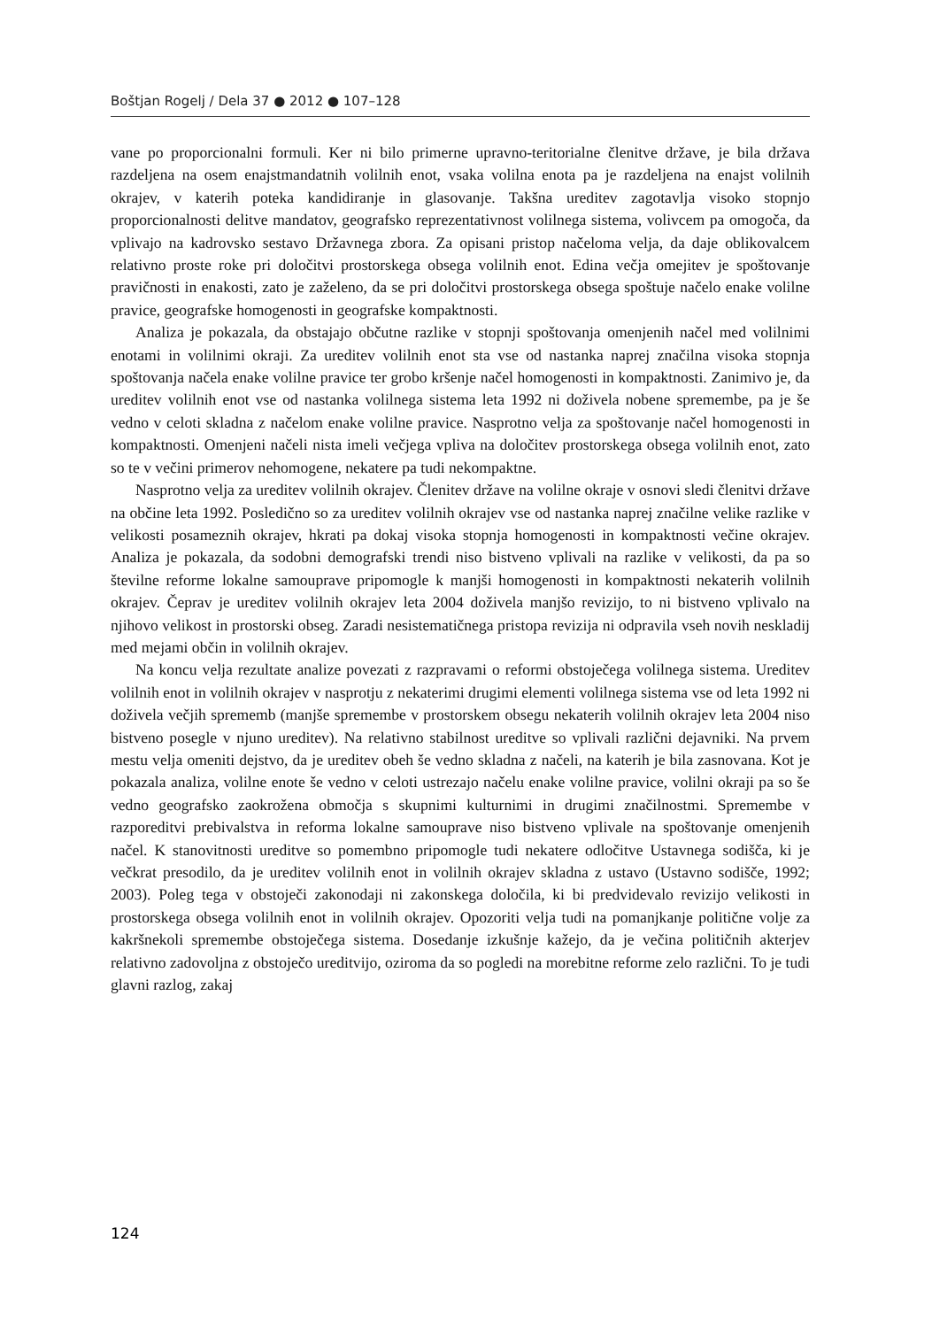Boštjan Rogelj / Dela 37 ● 2012 ● 107–128
vane po proporcionalni formuli. Ker ni bilo primerne upravno-teritorialne členitve države, je bila država razdeljena na osem enajstmandatnih volilnih enot, vsaka volilna enota pa je razdeljena na enajst volilnih okrajev, v katerih poteka kandidiranje in glasovanje. Takšna ureditev zagotavlja visoko stopnjo proporcionalnosti delitve mandatov, geografsko reprezentativnost volilnega sistema, volivcem pa omogoča, da vplivajo na kadrovsko sestavo Državnega zbora. Za opisani pristop načeloma velja, da daje oblikovalcem relativno proste roke pri določitvi prostorskega obsega volilnih enot. Edina večja omejitev je spoštovanje pravičnosti in enakosti, zato je zaželeno, da se pri določitvi prostorskega obsega spoštuje načelo enake volilne pravice, geografske homogenosti in geografske kompaktnosti.
Analiza je pokazala, da obstajajo občutne razlike v stopnji spoštovanja omenjenih načel med volilnimi enotami in volilnimi okraji. Za ureditev volilnih enot sta vse od nastanka naprej značilna visoka stopnja spoštovanja načela enake volilne pravice ter grobo kršenje načel homogenosti in kompaktnosti. Zanimivo je, da ureditev volilnih enot vse od nastanka volilnega sistema leta 1992 ni doživela nobene spremembe, pa je še vedno v celoti skladna z načelom enake volilne pravice. Nasprotno velja za spoštovanje načel homogenosti in kompaktnosti. Omenjeni načeli nista imeli večjega vpliva na določitev prostorskega obsega volilnih enot, zato so te v večini primerov nehomogene, nekatere pa tudi nekompaktne.
Nasprotno velja za ureditev volilnih okrajev. Členitev države na volilne okraje v osnovi sledi členitvi države na občine leta 1992. Posledično so za ureditev volilnih okrajev vse od nastanka naprej značilne velike razlike v velikosti posameznih okrajev, hkrati pa dokaj visoka stopnja homogenosti in kompaktnosti večine okrajev. Analiza je pokazala, da sodobni demografski trendi niso bistveno vplivali na razlike v velikosti, da pa so številne reforme lokalne samouprave pripomogle k manjši homogenosti in kompaktnosti nekaterih volilnih okrajev. Čeprav je ureditev volilnih okrajev leta 2004 doživela manjšo revizijo, to ni bistveno vplivalo na njihovo velikost in prostorski obseg. Zaradi nesistematičnega pristopa revizija ni odpravila vseh novih neskladij med mejami občin in volilnih okrajev.
Na koncu velja rezultate analize povezati z razpravami o reformi obstoječega volilnega sistema. Ureditev volilnih enot in volilnih okrajev v nasprotju z nekaterimi drugimi elementi volilnega sistema vse od leta 1992 ni doživela večjih sprememb (manjše spremembe v prostorskem obsegu nekaterih volilnih okrajev leta 2004 niso bistveno posegle v njuno ureditev). Na relativno stabilnost ureditve so vplivali različni dejavniki. Na prvem mestu velja omeniti dejstvo, da je ureditev obeh še vedno skladna z načeli, na katerih je bila zasnovana. Kot je pokazala analiza, volilne enote še vedno v celoti ustrezajo načelu enake volilne pravice, volilni okraji pa so še vedno geografsko zaokrožena območja s skupnimi kulturnimi in drugimi značilnostmi. Spremembe v razporeditvi prebivalstva in reforma lokalne samouprave niso bistveno vplivale na spoštovanje omenjenih načel. K stanovitnosti ureditve so pomembno pripomogle tudi nekatere odločitve Ustavnega sodišča, ki je večkrat presodilo, da je ureditev volilnih enot in volilnih okrajev skladna z ustavo (Ustavno sodišče, 1992; 2003). Poleg tega v obstoječi zakonodaji ni zakonskega določila, ki bi predvidevalo revizijo velikosti in prostorskega obsega volilnih enot in volilnih okrajev. Opozoriti velja tudi na pomanjkanje politične volje za kakršnekoli spremembe obstoječega sistema. Dosedanje izkušnje kažejo, da je večina političnih akterjev relativno zadovoljna z obstoječo ureditvijo, oziroma da so pogledi na morebitne reforme zelo različni. To je tudi glavni razlog, zakaj
124